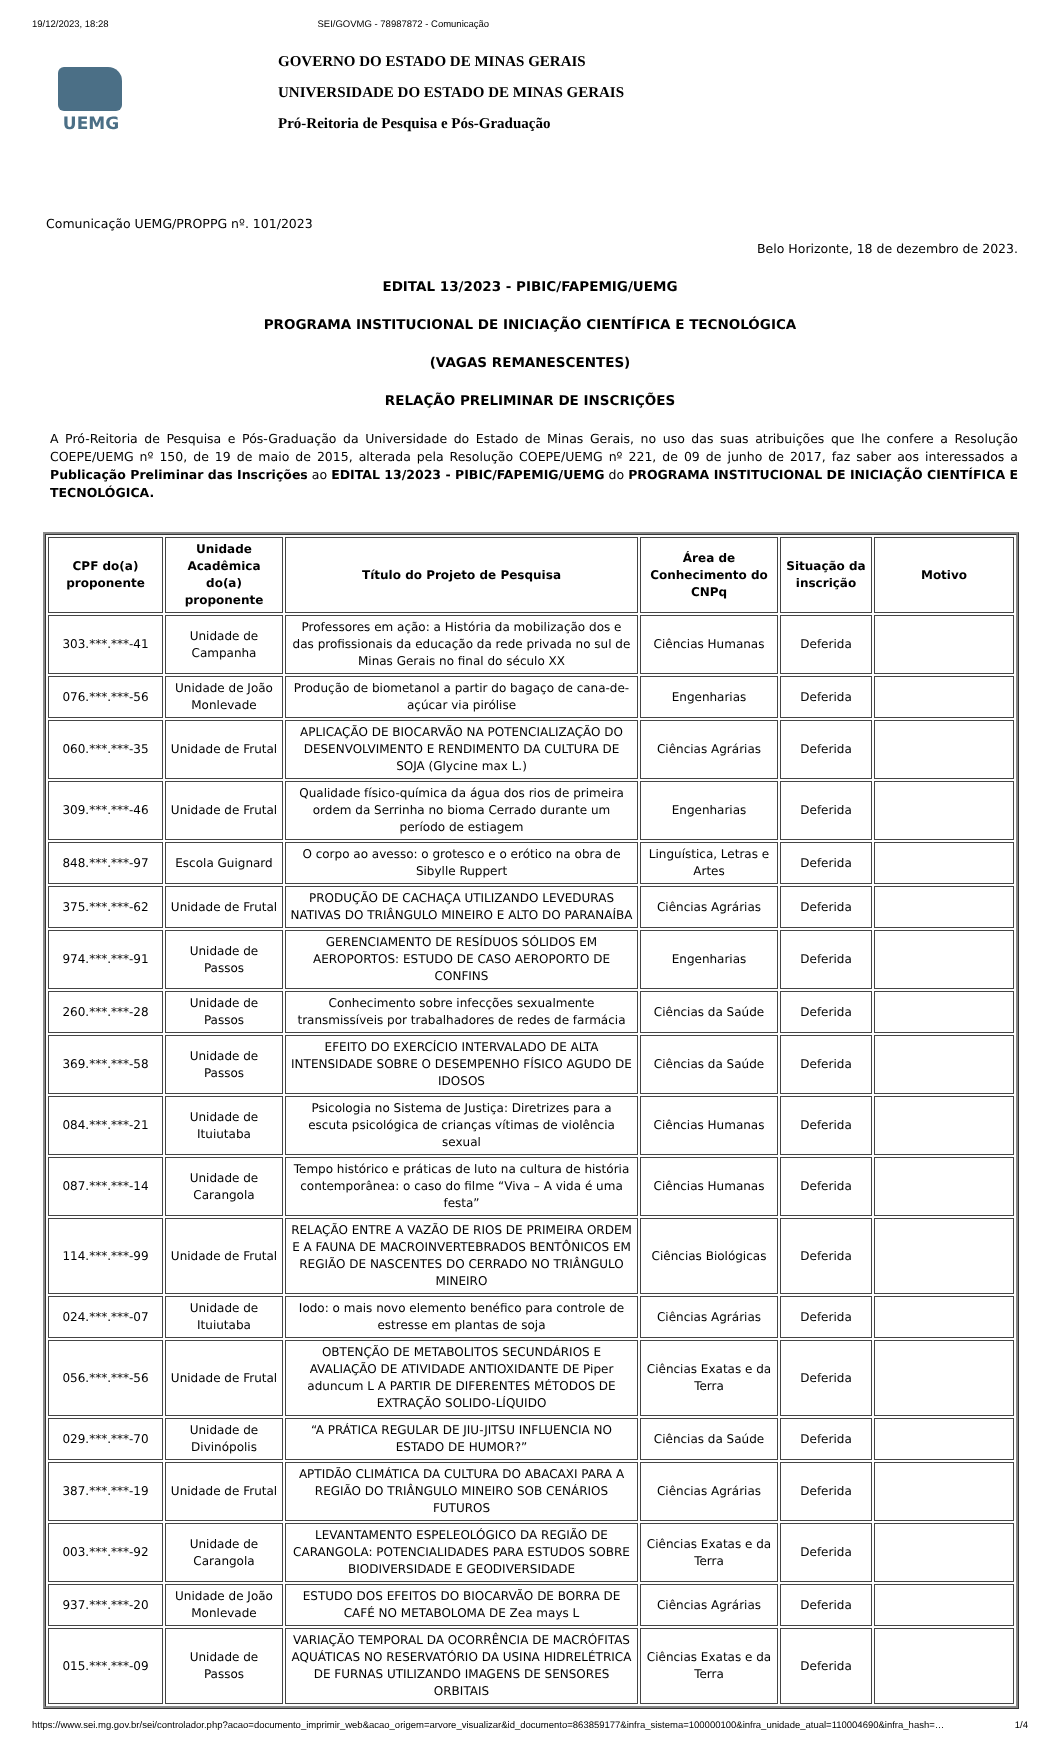19/12/2023, 18:28 SEI/GOVMG - 78987872 - Comunicação
UEMG
GOVERNO DO ESTADO DE MINAS GERAIS
UNIVERSIDADE DO ESTADO DE MINAS GERAIS
Pró-Reitoria de Pesquisa e Pós-Graduação
Comunicação UEMG/PROPPG nº. 101/2023
Belo Horizonte, 18 de dezembro de 2023.
EDITAL 13/2023 - PIBIC/FAPEMIG/UEMG
PROGRAMA INSTITUCIONAL DE INICIAÇÃO CIENTÍFICA E TECNOLÓGICA
(VAGAS REMANESCENTES)
RELAÇÃO PRELIMINAR DE INSCRIÇÕES
A Pró-Reitoria de Pesquisa e Pós-Graduação da Universidade do Estado de Minas Gerais, no uso das suas atribuições que lhe confere a Resolução COEPE/UEMG nº 150, de 19 de maio de 2015, alterada pela Resolução COEPE/UEMG nº 221, de 09 de junho de 2017, faz saber aos interessados a Publicação Preliminar das Inscrições ao EDITAL 13/2023 - PIBIC/FAPEMIG/UEMG do PROGRAMA INSTITUCIONAL DE INICIAÇÃO CIENTÍFICA E TECNOLÓGICA.
| CPF do(a) proponente | Unidade Acadêmica do(a) proponente | Título do Projeto de Pesquisa | Área de Conhecimento do CNPq | Situação da inscrição | Motivo |
| --- | --- | --- | --- | --- | --- |
| 303.***.***-41 | Unidade de Campanha | Professores em ação: a História da mobilização dos e das profissionais da educação da rede privada no sul de Minas Gerais no final do século XX | Ciências Humanas | Deferida | |
| 076.***.***-56 | Unidade de João Monlevade | Produção de biometanol a partir do bagaço de cana-de-açúcar via pirólise | Engenharias | Deferida | |
| 060.***.***-35 | Unidade de Frutal | APLICAÇÃO DE BIOCARVÃO NA POTENCIALIZAÇÃO DO DESENVOLVIMENTO E RENDIMENTO DA CULTURA DE SOJA (Glycine max L.) | Ciências Agrárias | Deferida | |
| 309.***.***-46 | Unidade de Frutal | Qualidade físico-química da água dos rios de primeira ordem da Serrinha no bioma Cerrado durante um período de estiagem | Engenharias | Deferida | |
| 848.***.***-97 | Escola Guignard | O corpo ao avesso: o grotesco e o erótico na obra de Sibylle Ruppert | Linguística, Letras e Artes | Deferida | |
| 375.***.***-62 | Unidade de Frutal | PRODUÇÃO DE CACHAÇA UTILIZANDO LEVEDURAS NATIVAS DO TRIÂNGULO MINEIRO E ALTO DO PARANAÍBA | Ciências Agrárias | Deferida | |
| 974.***.***-91 | Unidade de Passos | GERENCIAMENTO DE RESÍDUOS SÓLIDOS EM AEROPORTOS: ESTUDO DE CASO AEROPORTO DE CONFINS | Engenharias | Deferida | |
| 260.***.***-28 | Unidade de Passos | Conhecimento sobre infecções sexualmente transmissíveis por trabalhadores de redes de farmácia | Ciências da Saúde | Deferida | |
| 369.***.***-58 | Unidade de Passos | EFEITO DO EXERCÍCIO INTERVALADO DE ALTA INTENSIDADE SOBRE O DESEMPENHO FÍSICO AGUDO DE IDOSOS | Ciências da Saúde | Deferida | |
| 084.***.***-21 | Unidade de Ituiutaba | Psicologia no Sistema de Justiça: Diretrizes para a escuta psicológica de crianças vítimas de violência sexual | Ciências Humanas | Deferida | |
| 087.***.***-14 | Unidade de Carangola | Tempo histórico e práticas de luto na cultura de história contemporânea: o caso do filme “Viva – A vida é uma festa” | Ciências Humanas | Deferida | |
| 114.***.***-99 | Unidade de Frutal | RELAÇÃO ENTRE A VAZÃO DE RIOS DE PRIMEIRA ORDEM E A FAUNA DE MACROINVERTEBRADOS BENTÔNICOS EM REGIÃO DE NASCENTES DO CERRADO NO TRIÂNGULO MINEIRO | Ciências Biológicas | Deferida | |
| 024.***.***-07 | Unidade de Ituiutaba | Iodo: o mais novo elemento benéfico para controle de estresse em plantas de soja | Ciências Agrárias | Deferida | |
| 056.***.***-56 | Unidade de Frutal | OBTENÇÃO DE METABOLITOS SECUNDÁRIOS E AVALIAÇÃO DE ATIVIDADE ANTIOXIDANTE DE Piper aduncum L A PARTIR DE DIFERENTES MÉTODOS DE EXTRAÇÃO SOLIDO-LÍQUIDO | Ciências Exatas e da Terra | Deferida | |
| 029.***.***-70 | Unidade de Divinópolis | “A PRÁTICA REGULAR DE JIU-JITSU INFLUENCIA NO ESTADO DE HUMOR?” | Ciências da Saúde | Deferida | |
| 387.***.***-19 | Unidade de Frutal | APTIDÃO CLIMÁTICA DA CULTURA DO ABACAXI PARA A REGIÃO DO TRIÂNGULO MINEIRO SOB CENÁRIOS FUTUROS | Ciências Agrárias | Deferida | |
| 003.***.***-92 | Unidade de Carangola | LEVANTAMENTO ESPELEOLÓGICO DA REGIÃO DE CARANGOLA: POTENCIALIDADES PARA ESTUDOS SOBRE BIODIVERSIDADE E GEODIVERSIDADE | Ciências Exatas e da Terra | Deferida | |
| 937.***.***-20 | Unidade de João Monlevade | ESTUDO DOS EFEITOS DO BIOCARVÃO DE BORRA DE CAFÉ NO METABOLOMA DE Zea mays L | Ciências Agrárias | Deferida | |
| 015.***.***-09 | Unidade de Passos | VARIAÇÃO TEMPORAL DA OCORRÊNCIA DE MACRÓFITAS AQUÁTICAS NO RESERVATÓRIO DA USINA HIDRELÉTRICA DE FURNAS UTILIZANDO IMAGENS DE SENSORES ORBITAIS | Ciências Exatas e da Terra | Deferida | |
https://www.sei.mg.gov.br/sei/controlador.php?acao=documento_imprimir_web&acao_origem=arvore_visualizar&id_documento=863859177&infra_sistema=100000100&infra_unidade_atual=110004690&infra_hash=… 1/4